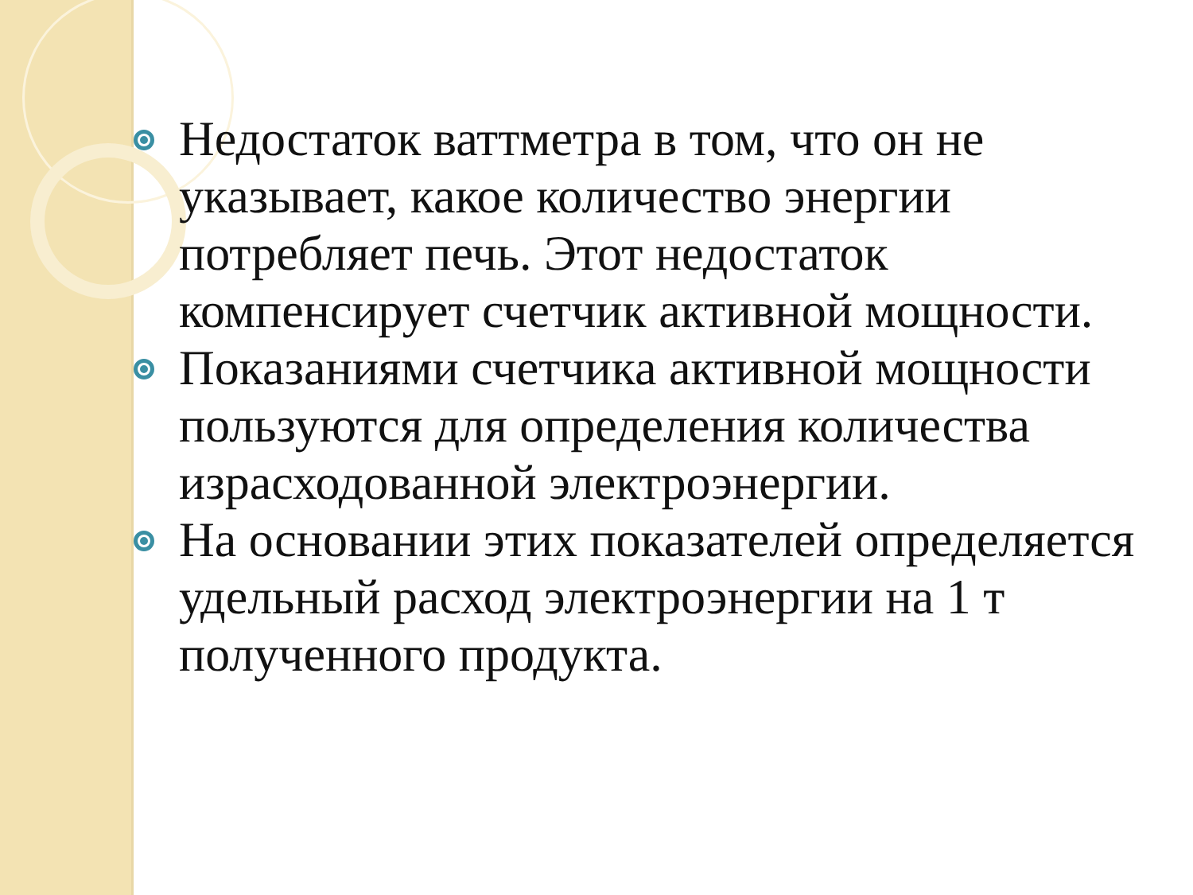Недостаток ваттметра в том, что он не указывает, какое количество энергии потребляет печь. Этот недостаток компенсирует счетчик активной мощности.
Показаниями счетчика активной мощности пользуются для определения количества израсходованной электроэнергии.
На основании этих показателей определяется удельный расход электроэнергии на 1 т полученного продукта.